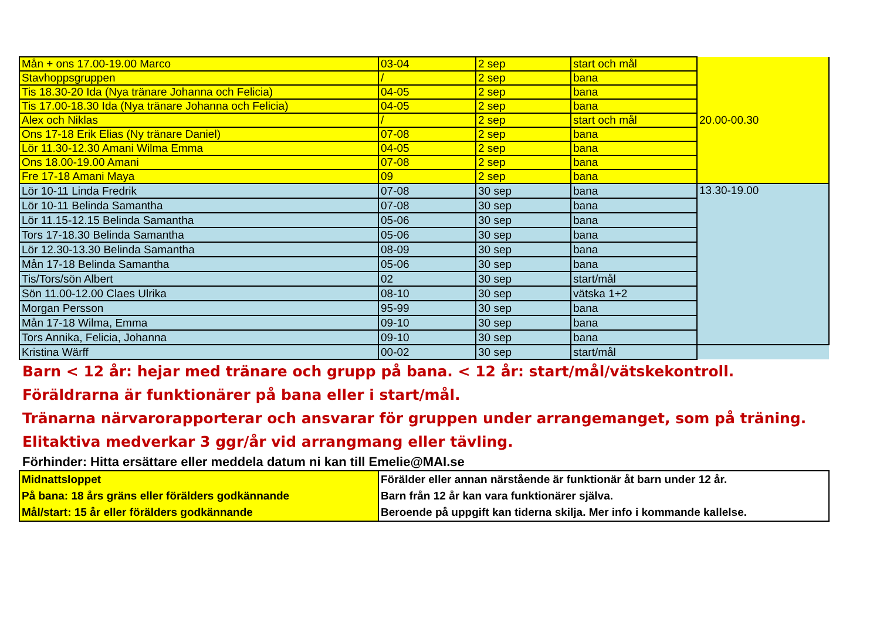| Mån + ons 17.00-19.00 Marco | 03-04 | 2 sep | start och mål | 20.00-00.30 |
| Stavhoppsgruppen | / | 2 sep | bana | |
| Tis 18.30-20 Ida (Nya tränare Johanna och Felicia) | 04-05 | 2 sep | bana | |
| Tis 17.00-18.30 Ida (Nya tränare Johanna och Felicia) | 04-05 | 2 sep | bana | |
| Alex och Niklas | / | 2 sep | start och mål | |
| Ons 17-18 Erik Elias (Ny tränare Daniel) | 07-08 | 2 sep | bana | |
| Lör 11.30-12.30 Amani Wilma Emma | 04-05 | 2 sep | bana | |
| Ons 18.00-19.00 Amani | 07-08 | 2 sep | bana | |
| Fre 17-18 Amani Maya | 09 | 2 sep | bana | |
| Lör 10-11 Linda Fredrik | 07-08 | 30 sep | bana | 13.30-19.00 |
| Lör 10-11 Belinda Samantha | 07-08 | 30 sep | bana | |
| Lör 11.15-12.15 Belinda Samantha | 05-06 | 30 sep | bana | |
| Tors 17-18.30 Belinda Samantha | 05-06 | 30 sep | bana | |
| Lör 12.30-13.30 Belinda Samantha | 08-09 | 30 sep | bana | |
| Mån 17-18 Belinda Samantha | 05-06 | 30 sep | bana | |
| Tis/Tors/sön Albert | 02 | 30 sep | start/mål | |
| Sön 11.00-12.00 Claes Ulrika | 08-10 | 30 sep | vätska 1+2 | |
| Morgan Persson | 95-99 | 30 sep | bana | |
| Mån 17-18 Wilma, Emma | 09-10 | 30 sep | bana | |
| Tors Annika, Felicia, Johanna | 09-10 | 30 sep | bana | |
| Kristina Wärff | 00-02 | 30 sep | start/mål | |
Barn < 12 år: hejar med tränare och grupp på bana. < 12 år: start/mål/vätskekontroll.
Föräldrarna är funktionärer på bana eller i start/mål.
Tränarna närvarorapporterar och ansvarar för gruppen under arrangemanget, som på träning.
Elitaktiva medverkar 3 ggr/år vid arrangmang eller tävling.
Förhinder: Hitta ersättare eller meddela datum ni kan till Emelie@MAI.se
| Midnattsloppet På bana: 18 års gräns eller förälders godkännande Mål/start: 15 år eller förälders godkännande | Förälder eller annan närstående är funktionär åt barn under 12 år. Barn från 12 år kan vara funktionärer själva. Beroende på uppgift kan tiderna skilja. Mer info i kommande kallelse. |